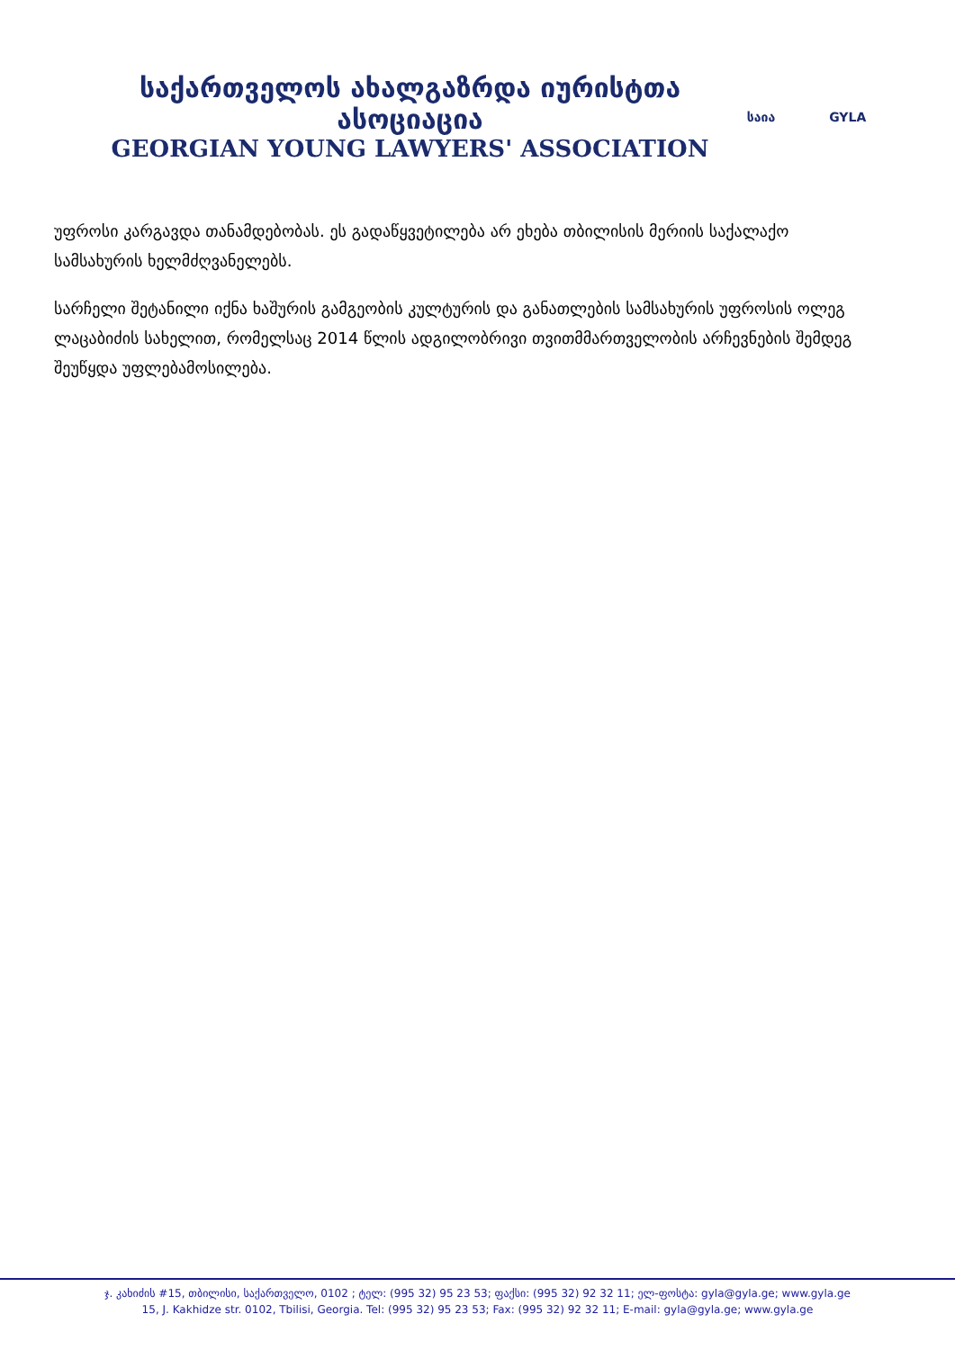საქართველოს ახალგაზრდა იურისტთა ასოციაცია
GEORGIAN YOUNG LAWYERS' ASSOCIATION
საია GYLA
უფროსი კარგავდა თანამდებობას. ეს გადაწყვეტილება არ ეხება თბილისის მერიის საქალაქო სამსახურის ხელმძღვანელებს.
სარჩელი შეტანილი იქნა ხაშურის გამგეობის კულტურის და განათლების სამსახურის უფროსის ოლეგ ლაცაბიძის სახელით, რომელსაც 2014 წლის ადგილობრივი თვითმმართველობის არჩევნების შემდეგ შეუწყდა უფლებამოსილება.
ჯ. კახიძის #15, თბილისი, საქართველო, 0102 ; ტელ: (995 32) 95 23 53; ფაქსი: (995 32) 92 32 11; ელ-ფოსტა: gyla@gyla.ge; www.gyla.ge
15, J. Kakhidze str. 0102, Tbilisi, Georgia. Tel: (995 32) 95 23 53; Fax: (995 32) 92 32 11; E-mail: gyla@gyla.ge; www.gyla.ge